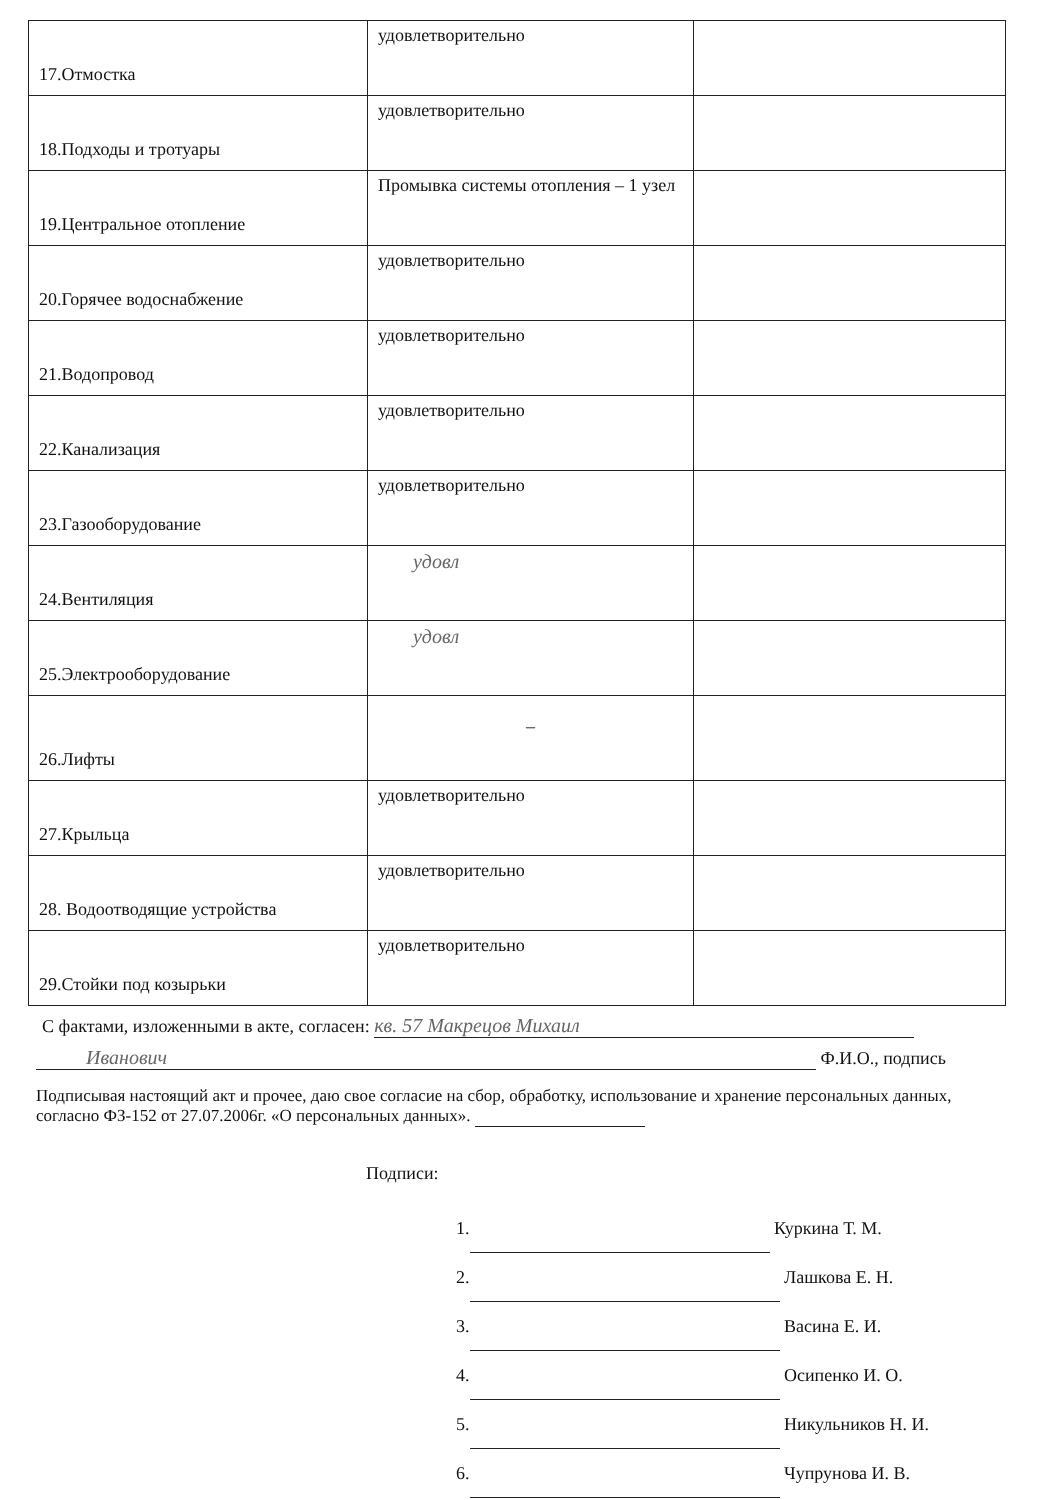| 17.Отмостка | удовлетворительно | |
| 18.Подходы и тротуары | удовлетворительно | |
| 19.Центральное отопление | Промывка системы отопления – 1 узел | |
| 20.Горячее водоснабжение | удовлетворительно | |
| 21.Водопровод | удовлетворительно | |
| 22.Канализация | удовлетворительно | |
| 23.Газооборудование | удовлетворительно | |
| 24.Вентиляция | удовл | |
| 25.Электрооборудование | удовл | |
| 26.Лифты | – | |
| 27.Крыльца | удовлетворительно | |
| 28. Водоотводящие устройства | удовлетворительно | |
| 29.Стойки под козырьки | удовлетворительно | |
С фактами, изложенными в акте, согласен: кв. 57 Макрецов Михаил
Иванович Ф.И.О., подпись
Подписывая настоящий акт и прочее, даю свое согласие на сбор, обработку, использование и хранение персональных данных, согласно ФЗ-152 от 27.07.2006г. «О персональных данных».
Подписи:
1. Куркина Т. М.
2. Лашкова Е. Н.
3. Васина Е. И.
4. Осипенко И. О.
5. Никульников Н. И.
6. Чупрунова И. В.